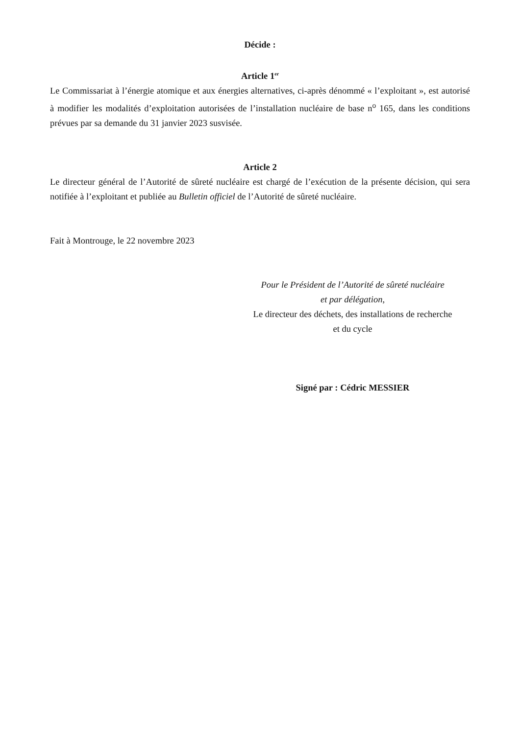Décide :
Article 1<sup>er</sup>
Le Commissariat à l’énergie atomique et aux énergies alternatives, ci-après dénommé « l’exploitant », est autorisé à modifier les modalités d’exploitation autorisées de l’installation nucléaire de base n<sup>o</sup> 165, dans les conditions prévues par sa demande du 31 janvier 2023 susvisée.
Article 2
Le directeur général de l’Autorité de sûreté nucléaire est chargé de l’exécution de la présente décision, qui sera notifiée à l’exploitant et publiée au Bulletin officiel de l’Autorité de sûreté nucléaire.
Fait à Montrouge, le 22 novembre 2023
Pour le Président de l’Autorité de sûreté nucléaire
et par délégation,
Le directeur des déchets, des installations de recherche
et du cycle
Signé par : Cédric MESSIER